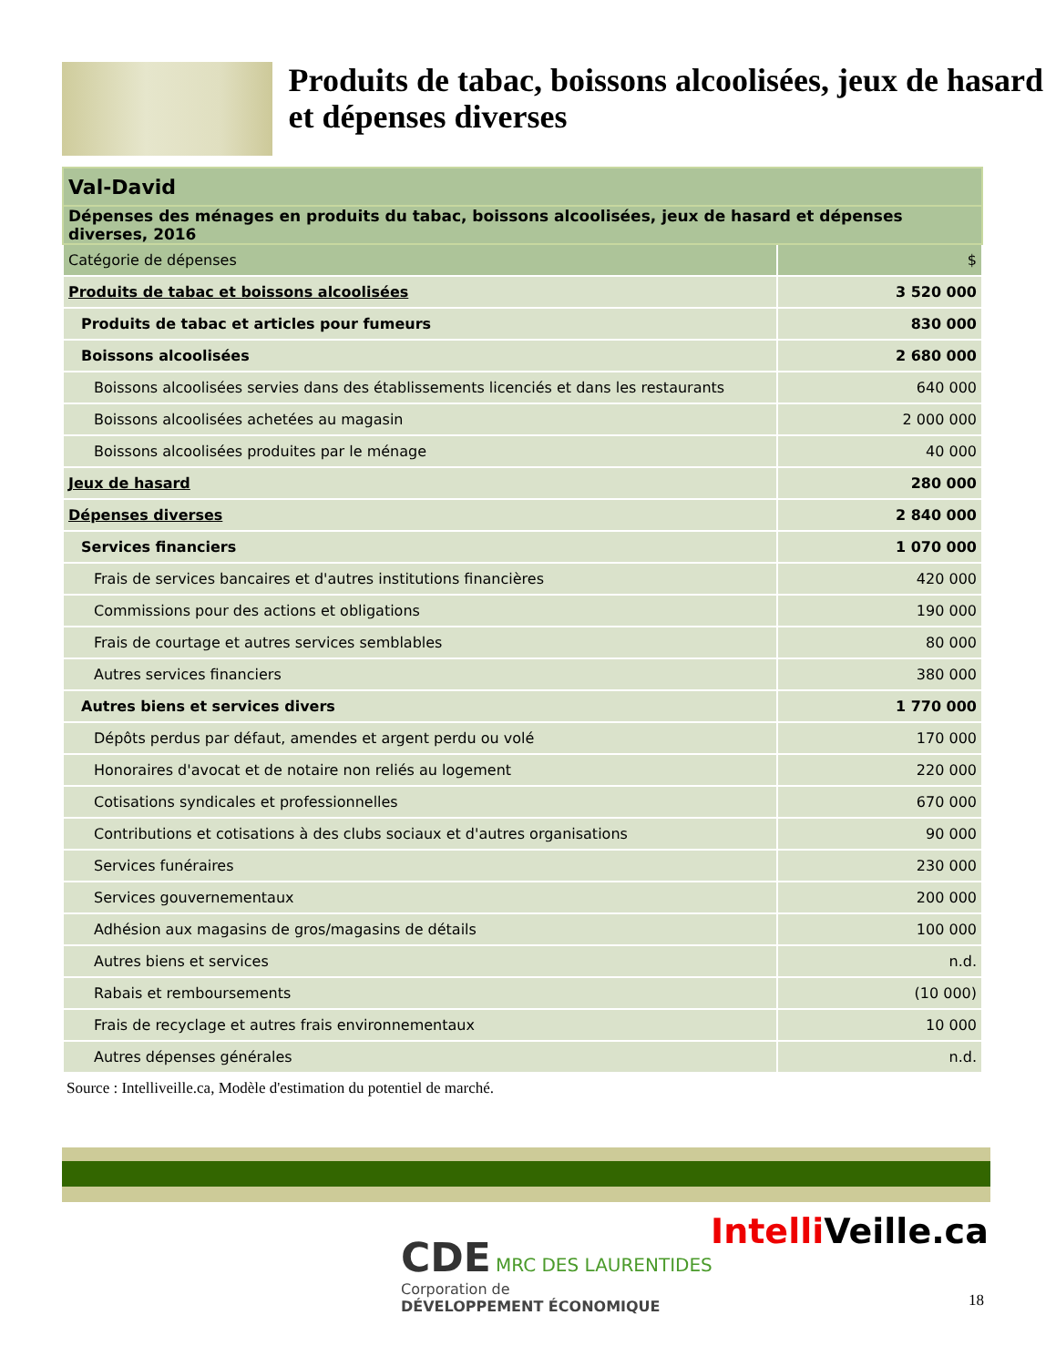Produits de tabac, boissons alcoolisées, jeux de hasard et dépenses diverses
| Val-David | |
| --- | --- |
| Dépenses des ménages en produits du tabac, boissons alcoolisées, jeux de hasard et dépenses diverses, 2016 | |
| Catégorie de dépenses | $ |
| Produits de tabac et boissons alcoolisées | 3 520 000 |
| Produits de tabac et articles pour fumeurs | 830 000 |
| Boissons alcoolisées | 2 680 000 |
| Boissons alcoolisées servies dans des établissements licenciés et dans les restaurants | 640 000 |
| Boissons alcoolisées achetées au magasin | 2 000 000 |
| Boissons alcoolisées produites par le ménage | 40 000 |
| Jeux de hasard | 280 000 |
| Dépenses diverses | 2 840 000 |
| Services financiers | 1 070 000 |
| Frais de services bancaires et d'autres institutions financières | 420 000 |
| Commissions pour des actions et obligations | 190 000 |
| Frais de courtage et autres services semblables | 80 000 |
| Autres services financiers | 380 000 |
| Autres biens et services divers | 1 770 000 |
| Dépôts perdus par défaut, amendes et argent perdu ou volé | 170 000 |
| Honoraires d'avocat et de notaire non reliés au logement | 220 000 |
| Cotisations syndicales et professionnelles | 670 000 |
| Contributions et cotisations à des clubs sociaux et d'autres organisations | 90 000 |
| Services funéraires | 230 000 |
| Services gouvernementaux | 200 000 |
| Adhésion aux magasins de gros/magasins de détails | 100 000 |
| Autres biens et services | n.d. |
| Rabais et remboursements | (10 000) |
| Frais de recyclage et autres frais environnementaux | 10 000 |
| Autres dépenses générales | n.d. |
Source : Intelliveille.ca, Modèle d'estimation du potentiel de marché.
CDE MRC DES LAURENTIDES
Corporation de
DÉVELOPPEMENT ÉCONOMIQUE
Intelli Veille.ca
18